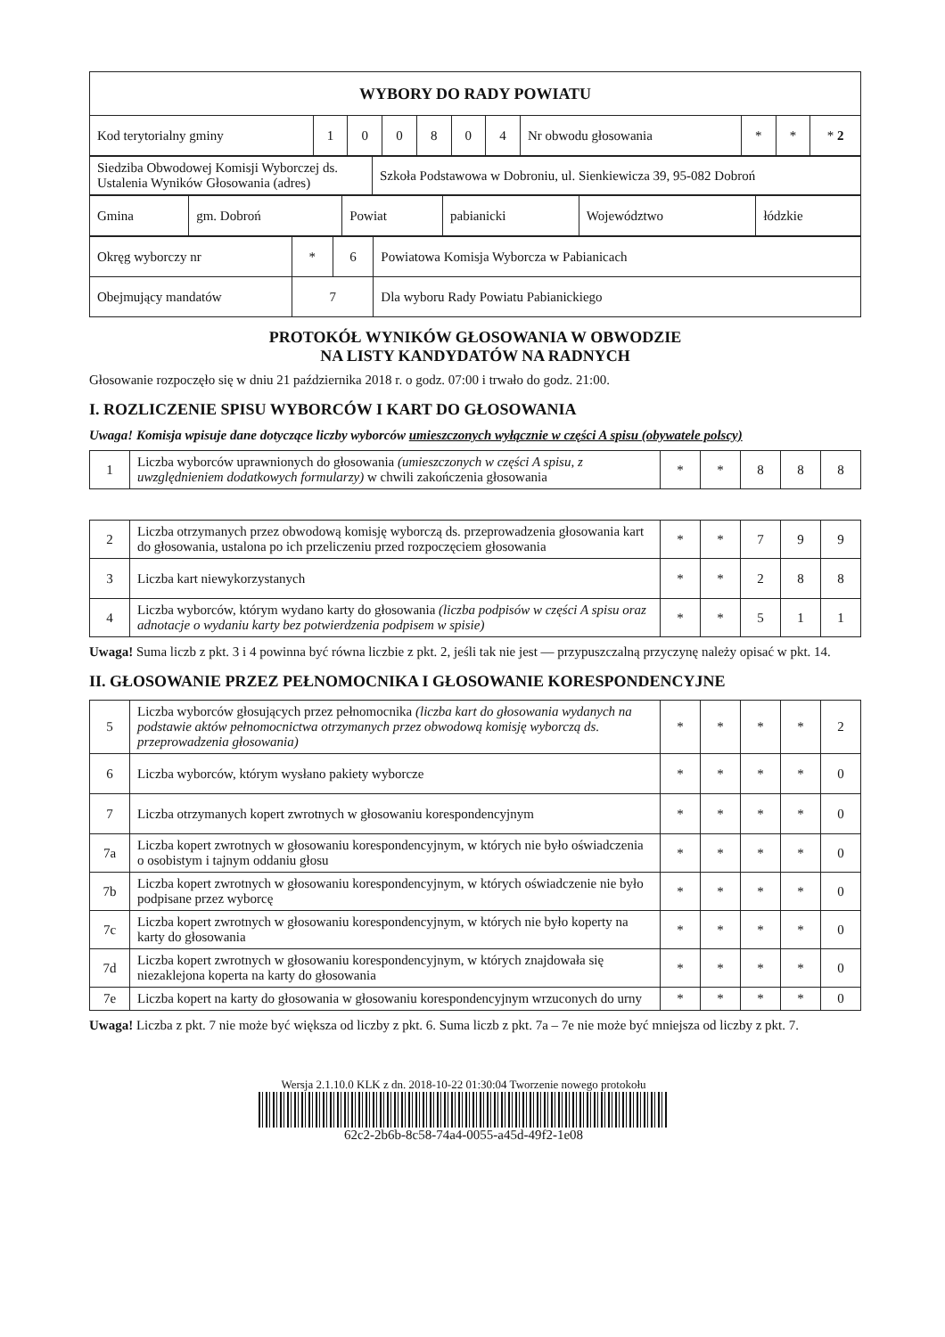| WYBORY DO RADY POWIATU | | | | | | | | | | |
| Kod terytorialny gminy | 1 | 0 | 0 | 8 | 0 | 4 | Nr obwodu głosowania | * | * | * 2 |
| Siedziba Obwodowej Komisji Wyborczej ds. Ustalenia Wyników Głosowania (adres) | Szkoła Podstawowa w Dobroniu, ul. Sienkiewicza 39, 95-082 Dobroń |
| Gmina | gm. Dobroń | Powiat | pabianicki | Województwo | łódzkie |
| Okręg wyborczy nr | * | 6 | Powiatowa Komisja Wyborcza w Pabianicach |
| Obejmujący mandatów | 7 | | Dla wyboru Rady Powiatu Pabianickiego |
PROTOKÓŁ WYNIKÓW GŁOSOWANIA W OBWODZIE
NA LISTY KANDYDATÓW NA RADNYCH
Głosowanie rozpoczęło się w dniu 21 października 2018 r. o godz. 07:00 i trwało do godz. 21:00.
I. ROZLICZENIE SPISU WYBORCÓW I KART DO GŁOSOWANIA
Uwaga! Komisja wpisuje dane dotyczące liczby wyborców umieszczonych wyłącznie w części A spisu (obywatele polscy)
| 1 | Liczba wyborców uprawnionych do głosowania (umieszczonych w części A spisu, z uwzględnieniem dodatkowych formularzy) w chwili zakończenia głosowania | * | * | 8 | 8 | 8 |
| 2 | Liczba otrzymanych przez obwodową komisję wyborczą ds. przeprowadzenia głosowania kart do głosowania, ustalona po ich przeliczeniu przed rozpoczęciem głosowania | * | * | 7 | 9 | 9 |
| 3 | Liczba kart niewykorzystanych | * | * | 2 | 8 | 8 |
| 4 | Liczba wyborców, którym wydano karty do głosowania (liczba podpisów w części A spisu oraz adnotacje o wydaniu karty bez potwierdzenia podpisem w spisie) | * | * | 5 | 1 | 1 |
Uwaga! Suma liczb z pkt. 3 i 4 powinna być równa liczbie z pkt. 2, jeśli tak nie jest — przypuszczalną przyczynę należy opisać w pkt. 14.
II. GŁOSOWANIE PRZEZ PEŁNOMOCNIKA I GŁOSOWANIE KORESPONDENCYJNE
| 5 | Liczba wyborców głosujących przez pełnomocnika (liczba kart do głosowania wydanych na podstawie aktów pełnomocnictwa otrzymanych przez obwodową komisję wyborczą ds. przeprowadzenia głosowania) | * | * | * | * | 2 |
| 6 | Liczba wyborców, którym wysłano pakiety wyborcze | * | * | * | * | 0 |
| 7 | Liczba otrzymanych kopert zwrotnych w głosowaniu korespondencyjnym | * | * | * | * | 0 |
| 7a | Liczba kopert zwrotnych w głosowaniu korespondencyjnym, w których nie było oświadczenia o osobistym i tajnym oddaniu głosu | * | * | * | * | 0 |
| 7b | Liczba kopert zwrotnych w głosowaniu korespondencyjnym, w których oświadczenie nie było podpisane przez wyborcę | * | * | * | * | 0 |
| 7c | Liczba kopert zwrotnych w głosowaniu korespondencyjnym, w których nie było koperty na karty do głosowania | * | * | * | * | 0 |
| 7d | Liczba kopert zwrotnych w głosowaniu korespondencyjnym, w których znajdowała się niezaklejona koperta na karty do głosowania | * | * | * | * | 0 |
| 7e | Liczba kopert na karty do głosowania w głosowaniu korespondencyjnym wrzuconych do urny | * | * | * | * | 0 |
Uwaga! Liczba z pkt. 7 nie może być większa od liczby z pkt. 6. Suma liczb z pkt. 7a – 7e nie może być mniejsza od liczby z pkt. 7.
Wersja 2.1.10.0 KLK z dn. 2018-10-22 01:30:04 Tworzenie nowego protokołu
62c2-2b6b-8c58-74a4-0055-a45d-49f2-1e08